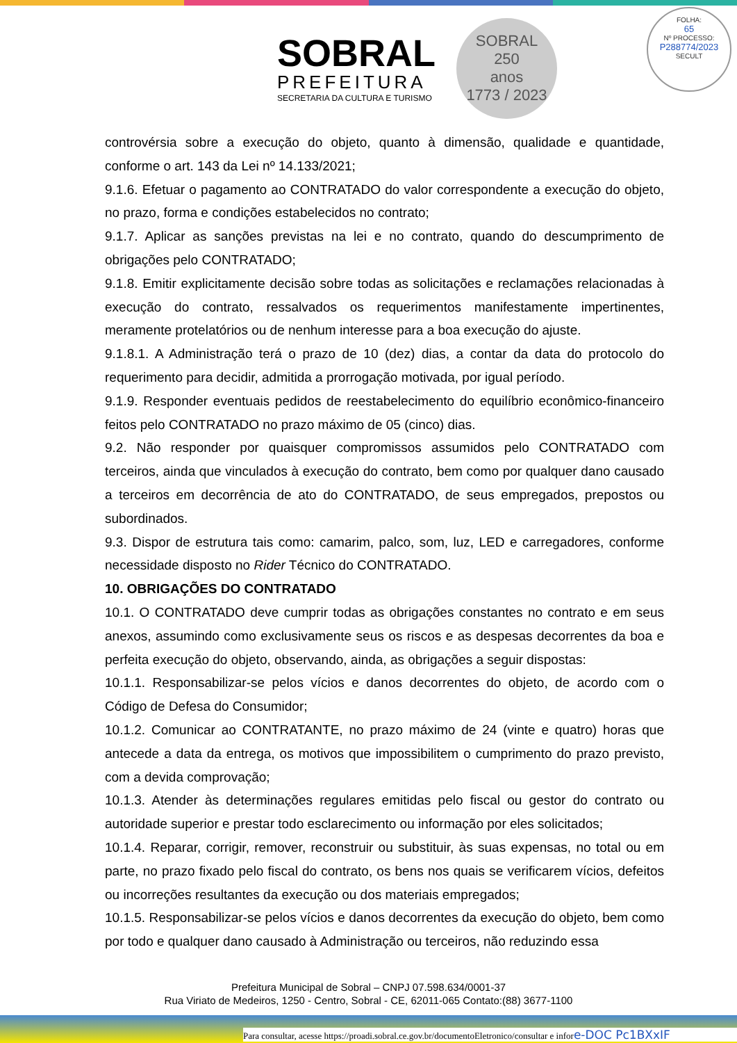SOBRAL
PREFEITURA
SECRETARIA DA CULTURA E TURISMO
SOBRAL
250
anos
1773 / 2023
FOLHA:
65
Nº PROCESSO:
P288774/2023
SECULT
controvérsia sobre a execução do objeto, quanto à dimensão, qualidade e quantidade, conforme o art. 143 da Lei nº 14.133/2021;
9.1.6. Efetuar o pagamento ao CONTRATADO do valor correspondente a execução do objeto, no prazo, forma e condições estabelecidos no contrato;
9.1.7. Aplicar as sanções previstas na lei e no contrato, quando do descumprimento de obrigações pelo CONTRATADO;
9.1.8. Emitir explicitamente decisão sobre todas as solicitações e reclamações relacionadas à execução do contrato, ressalvados os requerimentos manifestamente impertinentes, meramente protelatórios ou de nenhum interesse para a boa execução do ajuste.
9.1.8.1. A Administração terá o prazo de 10 (dez) dias, a contar da data do protocolo do requerimento para decidir, admitida a prorrogação motivada, por igual período.
9.1.9. Responder eventuais pedidos de reestabelecimento do equilíbrio econômico-financeiro feitos pelo CONTRATADO no prazo máximo de 05 (cinco) dias.
9.2. Não responder por quaisquer compromissos assumidos pelo CONTRATADO com terceiros, ainda que vinculados à execução do contrato, bem como por qualquer dano causado a terceiros em decorrência de ato do CONTRATADO, de seus empregados, prepostos ou subordinados.
9.3. Dispor de estrutura tais como: camarim, palco, som, luz, LED e carregadores, conforme necessidade disposto no Rider Técnico do CONTRATADO.
10. OBRIGAÇÕES DO CONTRATADO
10.1. O CONTRATADO deve cumprir todas as obrigações constantes no contrato e em seus anexos, assumindo como exclusivamente seus os riscos e as despesas decorrentes da boa e perfeita execução do objeto, observando, ainda, as obrigações a seguir dispostas:
10.1.1. Responsabilizar-se pelos vícios e danos decorrentes do objeto, de acordo com o Código de Defesa do Consumidor;
10.1.2. Comunicar ao CONTRATANTE, no prazo máximo de 24 (vinte e quatro) horas que antecede a data da entrega, os motivos que impossibilitem o cumprimento do prazo previsto, com a devida comprovação;
10.1.3. Atender às determinações regulares emitidas pelo fiscal ou gestor do contrato ou autoridade superior e prestar todo esclarecimento ou informação por eles solicitados;
10.1.4. Reparar, corrigir, remover, reconstruir ou substituir, às suas expensas, no total ou em parte, no prazo fixado pelo fiscal do contrato, os bens nos quais se verificarem vícios, defeitos ou incorreções resultantes da execução ou dos materiais empregados;
10.1.5. Responsabilizar-se pelos vícios e danos decorrentes da execução do objeto, bem como por todo e qualquer dano causado à Administração ou terceiros, não reduzindo essa
Prefeitura Municipal de Sobral – CNPJ 07.598.634/0001-37
Rua Viriato de Medeiros, 1250 - Centro, Sobral - CE, 62011-065 Contato:(88) 3677-1100
Para consultar, acesse https://proadi.sobral.ce.gov.br/documentoEletronico/consultar e infore-DOC Pc1BXxIF